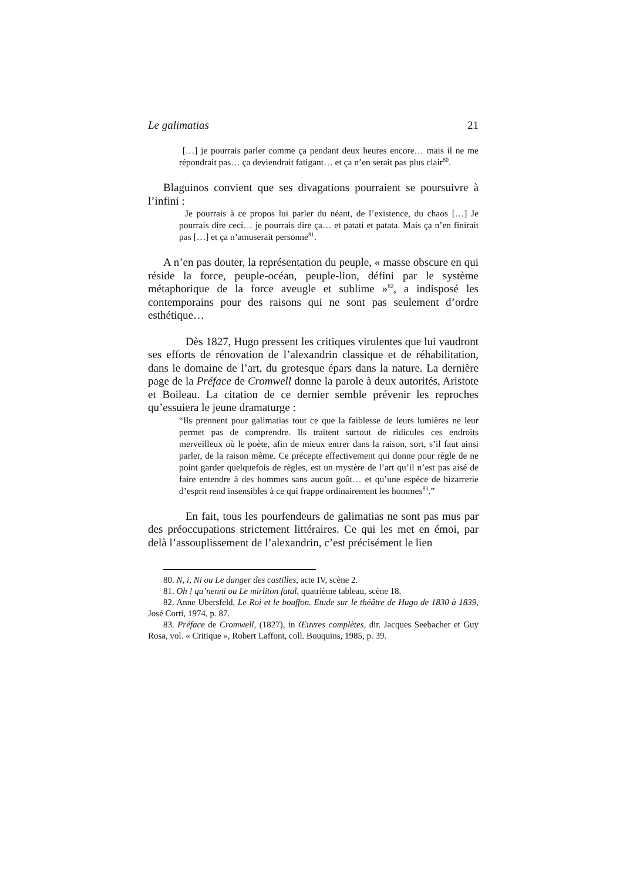Le galimatias 21
[…] je pourrais parler comme ça pendant deux heures encore… mais il ne me répondrait pas… ça deviendrait fatigant… et ça n’en serait pas plus clair<sup>80</sup>.
Blaguinos convient que ses divagations pourraient se poursuivre à l’infini :
Je pourrais à ce propos lui parler du néant, de l’existence, du chaos […] Je pourrais dire ceci… je pourrais dire ça… et patati et patata. Mais ça n’en finirait pas […] et ça n’amuserait personne<sup>81</sup>.
A n’en pas douter, la représentation du peuple, « masse obscure en qui réside la force, peuple-océan, peuple-lion, défini par le système métaphorique de la force aveugle et sublime »<sup>82</sup>, a indisposé les contemporains pour des raisons qui ne sont pas seulement d’ordre esthétique…
Dès 1827, Hugo pressent les critiques virulentes que lui vaudront ses efforts de rénovation de l’alexandrin classique et de réhabilitation, dans le domaine de l’art, du grotesque épars dans la nature. La dernière page de la Préface de Cromwell donne la parole à deux autorités, Aristote et Boileau. La citation de ce dernier semble prévenir les reproches qu’essuiera le jeune dramaturge :
“Ils prennent pour galimatias tout ce que la faiblesse de leurs lumières ne leur permet pas de comprendre. Ils traitent surtout de ridicules ces endroits merveilleux où le poète, afin de mieux entrer dans la raison, sort, s’il faut ainsi parler, de la raison même. Ce précepte effectivement qui donne pour règle de ne point garder quelquefois de règles, est un mystère de l’art qu’il n’est pas aisé de faire entendre à des hommes sans aucun goût… et qu’une espèce de bizarrerie d’esprit rend insensibles à ce qui frappe ordinairement les hommes<sup>83</sup>.”
En fait, tous les pourfendeurs de galimatias ne sont pas mus par des préoccupations strictement littéraires. Ce qui les met en émoi, par delà l’assouplissement de l’alexandrin, c’est précisément le lien
80. N, i, Ni ou Le danger des castilles, acte IV, scène 2.
81. Oh ! qu’nenni ou Le mirliton fatal, quatrième tableau, scène 18.
82. Anne Ubersfeld, Le Roi et le bouffon. Etude sur le théâtre de Hugo de 1830 à 1839, José Corti, 1974, p. 87.
83. Préface de Cromwell, (1827), in Œuvres complètes, dir. Jacques Seebacher et Guy Rosa, vol. « Critique », Robert Laffont, coll. Bouquins, 1985, p. 39.